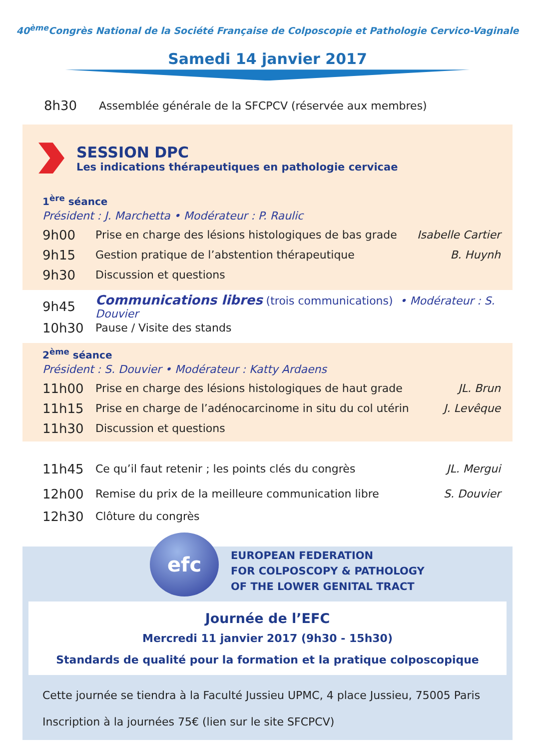40<sup>ème</sup>Congrès National de la Société Française de Colposcopie et Pathologie Cervico-Vaginale
Samedi 14 janvier 2017
8h30 Assemblée générale de la SFCPCV (réservée aux membres)
SESSION DPC
Les indications thérapeutiques en pathologie cervicae
1<sup>ère</sup> séance
Président : J. Marchetta • Modérateur : P. Raulic
9h00 Prise en charge des lésions histologiques de bas grade Isabelle Cartier
9h15 Gestion pratique de l’abstention thérapeutique B. Huynh
9h30 Discussion et questions
9h45 Communications libres (trois communications) • Modérateur : S. Douvier
10h30 Pause / Visite des stands
2<sup>ème</sup> séance
Président : S. Douvier • Modérateur : Katty Ardaens
11h00 Prise en charge des lésions histologiques de haut grade JL. Brun
11h15 Prise en charge de l’adénocarcinome in situ du col utérin J. Levêque
11h30 Discussion et questions
11h45 Ce qu’il faut retenir ; les points clés du congrès JL. Mergui
12h00 Remise du prix de la meilleure communication libre S. Douvier
12h30 Clôture du congrès
efc
EUROPEAN FEDERATION
FOR COLPOSCOPY & PATHOLOGY
OF THE LOWER GENITAL TRACT
Journée de l’EFC
Mercredi 11 janvier 2017 (9h30 - 15h30)
Standards de qualité pour la formation et la pratique colposcopique
Cette journée se tiendra à la Faculté Jussieu UPMC, 4 place Jussieu, 75005 Paris
Inscription à la journées 75€ (lien sur le site SFCPCV)